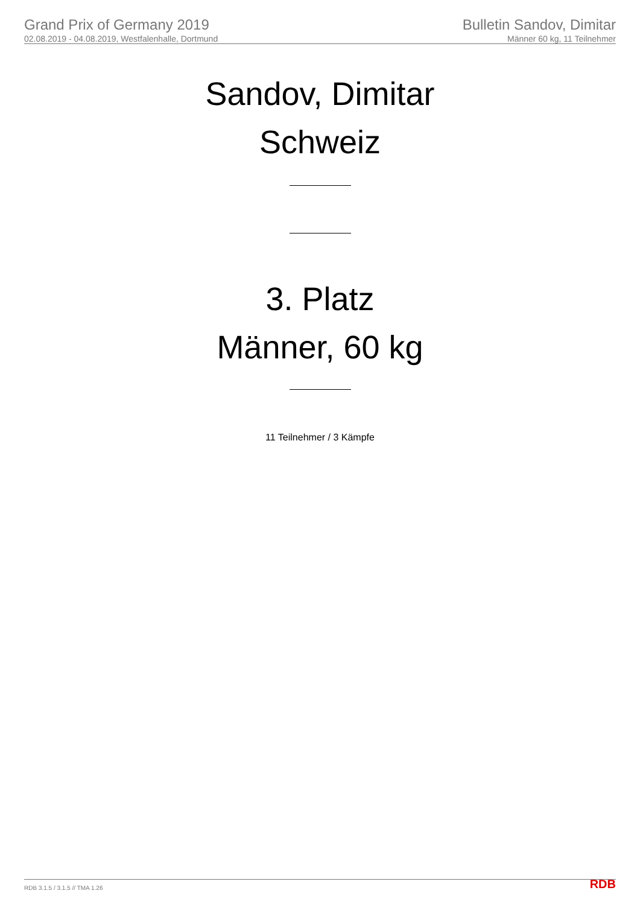Grand Prix of Germany 2019
02.08.2019 - 04.08.2019, Westfalenhalle, Dortmund
Bulletin Sandov, Dimitar
Männer 60 kg, 11 Teilnehmer
Sandov, Dimitar
Schweiz
3. Platz
Männer, 60 kg
11 Teilnehmer / 3 Kämpfe
RDB 3.1.5 / 3.1.5 // TMA 1.26 RDB